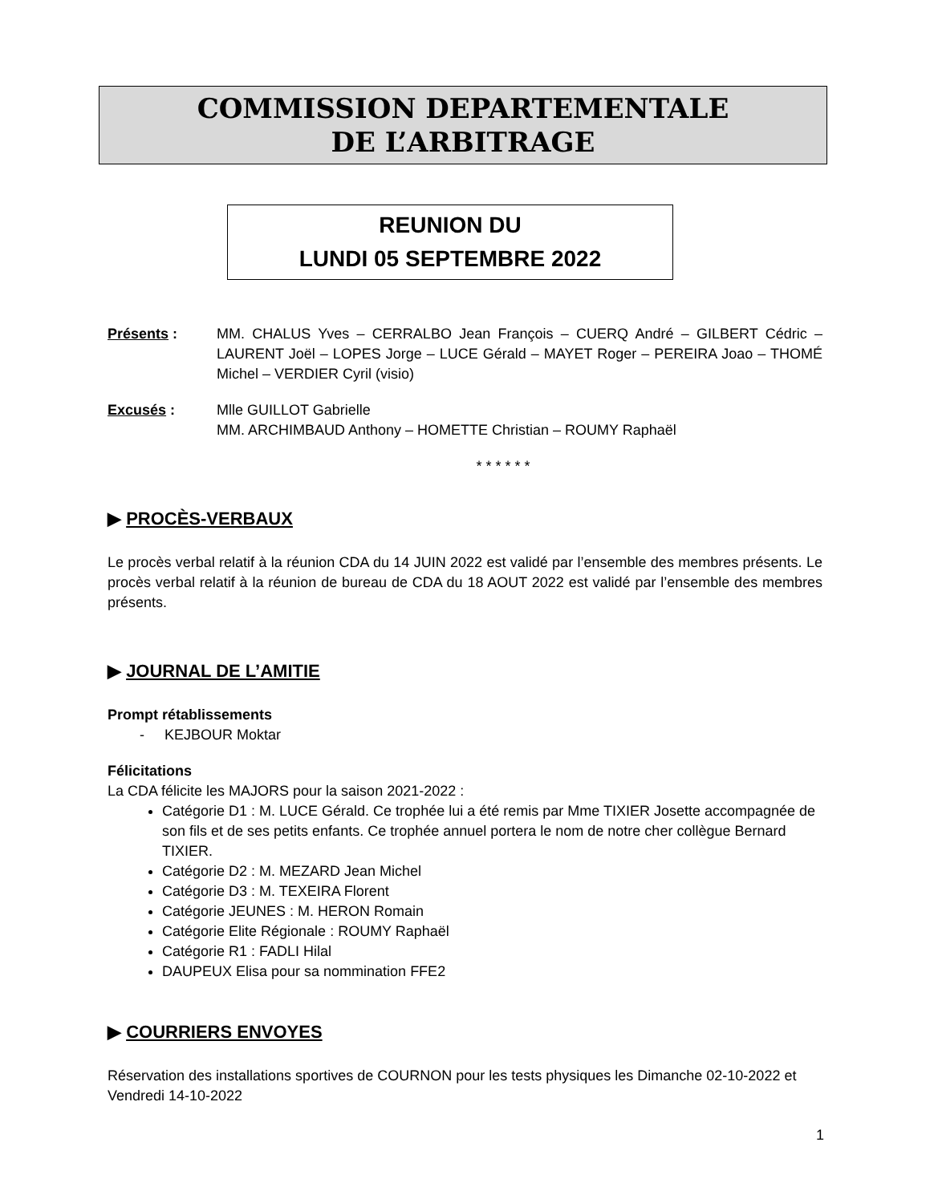COMMISSION DEPARTEMENTALE
DE L’ARBITRAGE
REUNION DU
LUNDI 05 SEPTEMBRE 2022
Présents : MM. CHALUS Yves – CERRALBO Jean François – CUERQ André – GILBERT Cédric – LAURENT Joël – LOPES Jorge – LUCE Gérald – MAYET Roger – PEREIRA Joao – THOMÉ Michel – VERDIER Cyril (visio)
Excusés : Mlle GUILLOT Gabrielle
MM. ARCHIMBAUD Anthony – HOMETTE Christian – ROUMY Raphaël
* * * * * *
▶ PROCÈS-VERBAUX
Le procès verbal relatif à la réunion CDA du 14 JUIN 2022 est validé par l’ensemble des membres présents. Le procès verbal relatif à la réunion de bureau de CDA du 18 AOUT 2022 est validé par l’ensemble des membres présents.
▶ JOURNAL DE L’AMITIE
Prompt rétablissements
- KEJBOUR Moktar
Félicitations
La CDA félicite les MAJORS pour la saison 2021-2022 :
Catégorie D1 : M. LUCE Gérald. Ce trophée lui a été remis par Mme TIXIER Josette accompagnée de son fils et de ses petits enfants. Ce trophée annuel portera le nom de notre cher collègue Bernard TIXIER.
Catégorie D2 : M. MEZARD Jean Michel
Catégorie D3 : M. TEXEIRA Florent
Catégorie JEUNES : M. HERON Romain
Catégorie Elite Régionale : ROUMY Raphaël
Catégorie R1 : FADLI Hilal
DAUPEUX Elisa pour sa nommination FFE2
▶ COURRIERS ENVOYES
Réservation des installations sportives de COURNON pour les tests physiques les Dimanche 02-10-2022 et Vendredi 14-10-2022
1